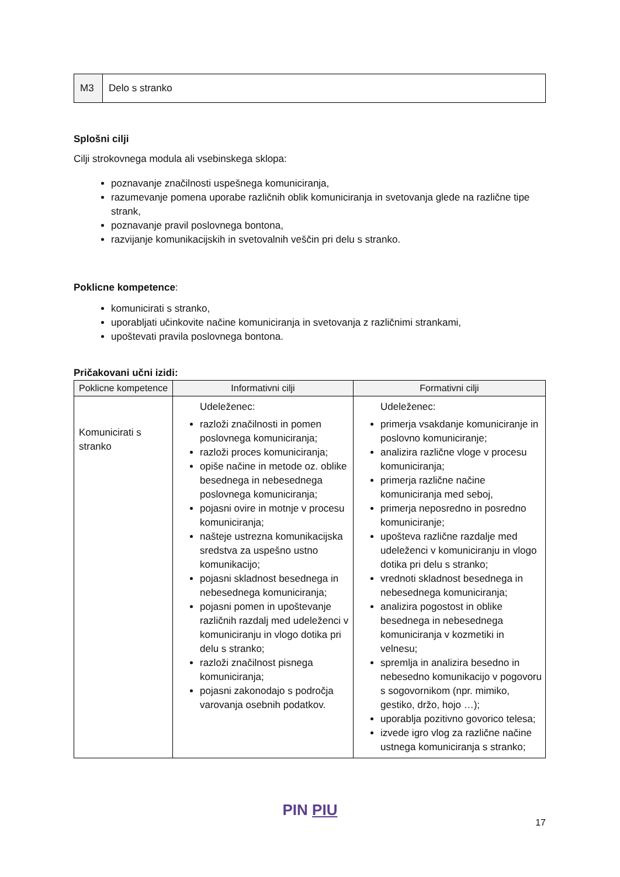| M3 | Delo s stranko |
Splošni cilji
Cilji strokovnega modula ali vsebinskega sklopa:
poznavanje značilnosti uspešnega komuniciranja,
razumevanje pomena uporabe različnih oblik komuniciranja in svetovanja glede na različne tipe strank,
poznavanje pravil poslovnega bontona,
razvijanje komunikacijskih in svetovalnih veščin pri delu s stranko.
Poklicne kompetence:
komunicirati s stranko,
uporabljati učinkovite načine komuniciranja in svetovanja z različnimi strankami,
upoštevati pravila poslovnega bontona.
Pričakovani učni izidi:
| Poklicne kompetence | Informativni cilji | Formativni cilji |
| --- | --- | --- |
| Komunicirati s stranko | Udeleženec: razloži značilnosti in pomen poslovnega komuniciranja; razloži proces komuniciranja; opiše načine in metode oz. oblike besednega in nebesednega poslovnega komuniciranja; pojasni ovire in motnje v procesu komuniciranja; našteje ustrezna komunikacijska sredstva za uspešno ustno komunikacijo; pojasni skladnost besednega in nebesednega komuniciranja; pojasni pomen in upoštevanje različnih razdalj med udeleženci v komuniciranju in vlogo dotika pri delu s stranko; razloži značilnost pisnega komuniciranja; pojasni zakonodajo s področja varovanja osebnih podatkov. | Udeleženec: primerja vsakdanje komuniciranje in poslovno komuniciranje; analizira različne vloge v procesu komuniciranja; primerja različne načine komuniciranja med seboj, primerja neposredno in posredno komuniciranje; upošteva različne razdalje med udeleženci v komuniciranju in vlogo dotika pri delu s stranko; vrednoti skladnost besednega in nebesednega komuniciranja; analizira pogostost in oblike besednega in nebesednega komuniciranja v kozmetiki in velnesu; spremlja in analizira besedno in nebesedno komunikacijo v pogovoru s sogovornikom (npr. mimiko, gestiko, držo, hojo …); uporablja pozitivno govorico telesa; izvede igro vlog za različne načine ustnega komuniciranja s stranko; |
PIN PIU
17